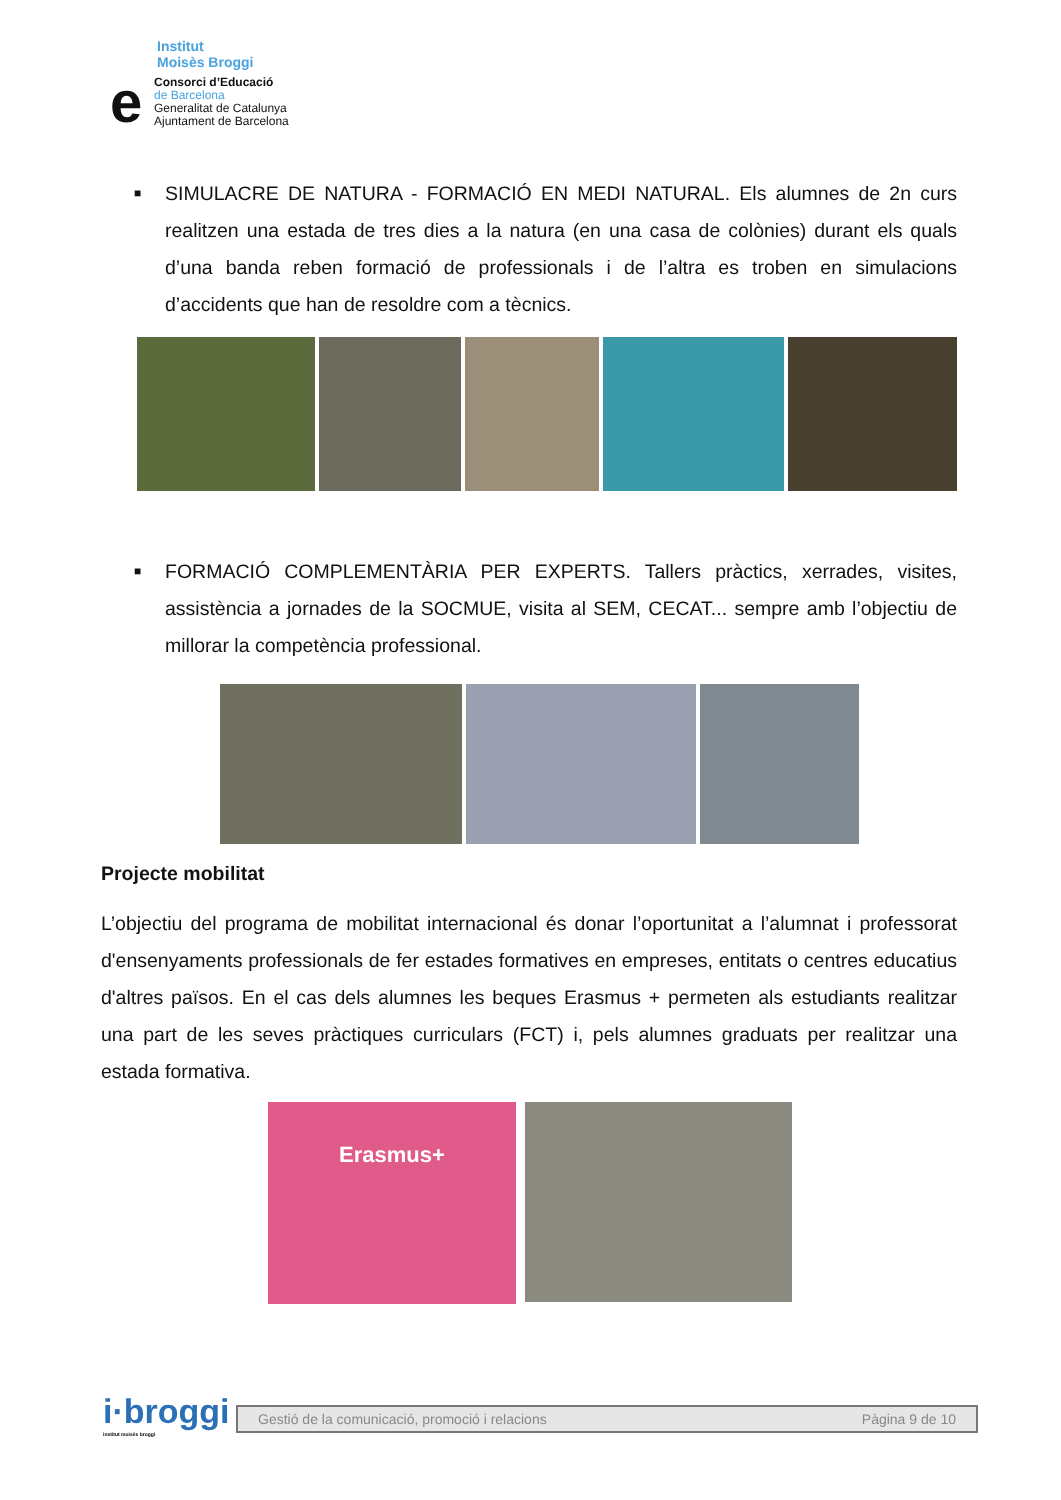Institut
Moisès Broggi
e
Consorci d’Educació
de Barcelona
Generalitat de Catalunya
Ajuntament de Barcelona
■
SIMULACRE DE NATURA - FORMACIÓ EN MEDI NATURAL. Els alumnes de 2n curs realitzen una estada de tres dies a la natura (en una casa de colònies) durant els quals d’una banda reben formació de professionals i de l’altra es troben en simulacions d’accidents que han de resoldre com a tècnics.
■
FORMACIÓ COMPLEMENTÀRIA PER EXPERTS. Tallers pràctics, xerrades, visites, assistència a jornades de la SOCMUE, visita al SEM, CECAT... sempre amb l’objectiu de millorar la competència professional.
Projecte mobilitat
L’objectiu del programa de mobilitat internacional és donar l’oportunitat a l’alumnat i professorat d'ensenyaments professionals de fer estades formatives en empreses, entitats o centres educatius d'altres països. En el cas dels alumnes les beques Erasmus + permeten als estudiants realitzar una part de les seves pràctiques curriculars (FCT) i, pels alumnes graduats per realitzar una estada formativa.
Erasmus+
i·broggi
institut moisès broggi
Gestió de la comunicació, promoció i relacions Pàgina 9 de 10